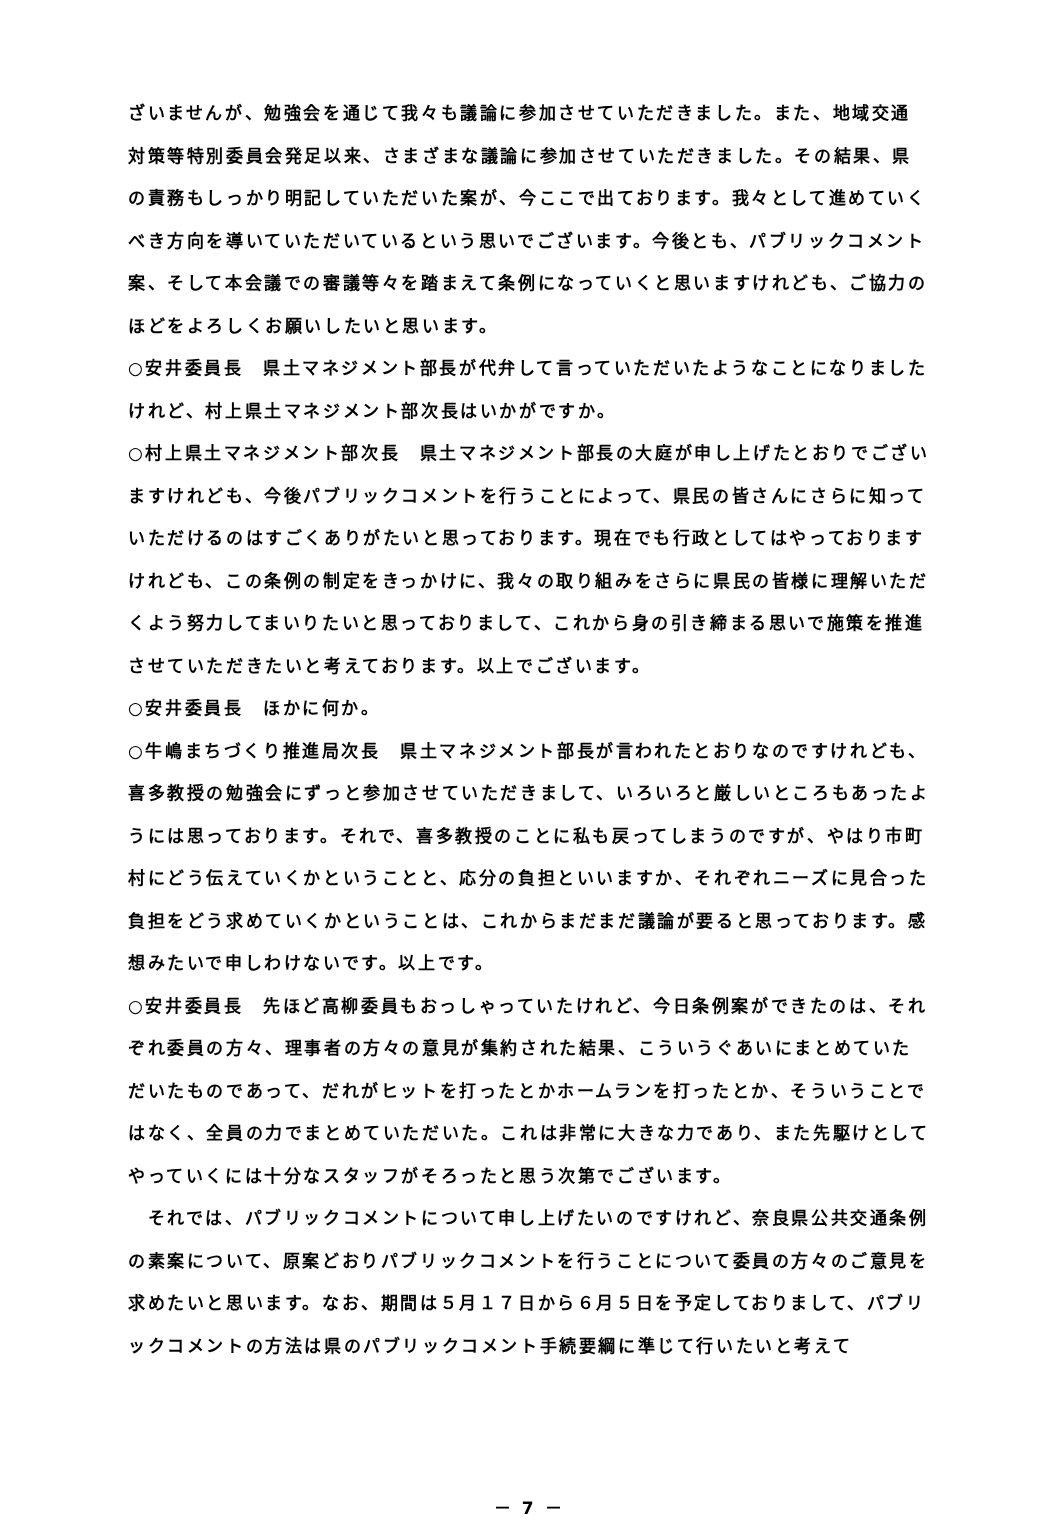ざいませんが、勉強会を通じて我々も議論に参加させていただきました。また、地域交通対策等特別委員会発足以来、さまざまな議論に参加させていただきました。その結果、県の責務もしっかり明記していただいた案が、今ここで出ております。我々として進めていくべき方向を導いていただいているという思いでございます。今後とも、パブリックコメント案、そして本会議での審議等々を踏まえて条例になっていくと思いますけれども、ご協力のほどをよろしくお願いしたいと思います。
○安井委員長　県土マネジメント部長が代弁して言っていただいたようなことになりましたけれど、村上県土マネジメント部次長はいかがですか。
○村上県土マネジメント部次長　県土マネジメント部長の大庭が申し上げたとおりでございますけれども、今後パブリックコメントを行うことによって、県民の皆さんにさらに知っていただけるのはすごくありがたいと思っております。現在でも行政としてはやっておりますけれども、この条例の制定をきっかけに、我々の取り組みをさらに県民の皆様に理解いただくよう努力してまいりたいと思っておりまして、これから身の引き締まる思いで施策を推進させていただきたいと考えております。以上でございます。
○安井委員長　ほかに何か。
○牛嶋まちづくり推進局次長　県土マネジメント部長が言われたとおりなのですけれども、喜多教授の勉強会にずっと参加させていただきまして、いろいろと厳しいところもあったようには思っております。それで、喜多教授のことに私も戻ってしまうのですが、やはり市町村にどう伝えていくかということと、応分の負担といいますか、それぞれニーズに見合った負担をどう求めていくかということは、これからまだまだ議論が要ると思っております。感想みたいで申しわけないです。以上です。
○安井委員長　先ほど高柳委員もおっしゃっていたけれど、今日条例案ができたのは、それぞれ委員の方々、理事者の方々の意見が集約された結果、こういうぐあいにまとめていただいたものであって、だれがヒットを打ったとかホームランを打ったとか、そういうことではなく、全員の力でまとめていただいた。これは非常に大きな力であり、また先駆けとしてやっていくには十分なスタッフがそろったと思う次第でございます。
　それでは、パブリックコメントについて申し上げたいのですけれど、奈良県公共交通条例の素案について、原案どおりパブリックコメントを行うことについて委員の方々のご意見を求めたいと思います。なお、期間は５月１７日から６月５日を予定しておりまして、パブリックコメントの方法は県のパブリックコメント手続要綱に準じて行いたいと考えて
－ 7 －